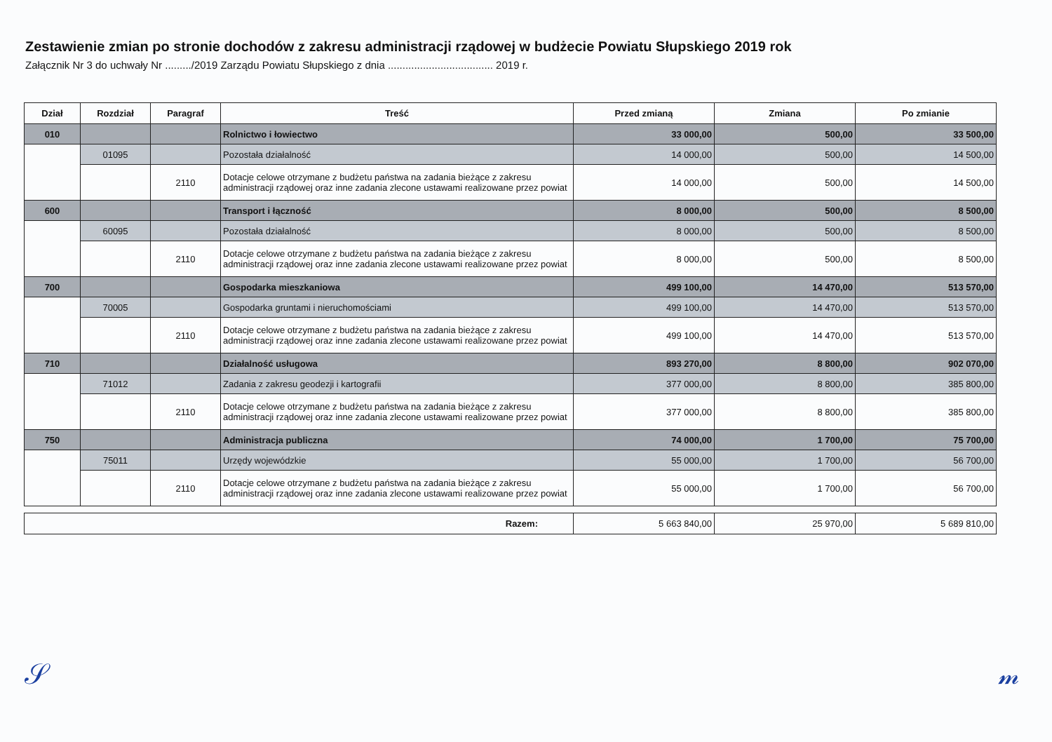Zestawienie zmian po stronie dochodów z zakresu administracji rządowej w budżecie Powiatu Słupskiego 2019 rok
Załącznik Nr 3 do uchwały Nr ........./2019 Zarządu Powiatu Słupskiego z dnia .................................... 2019 r.
| Dział | Rozdział | Paragraf | Treść | Przed zmianą | Zmiana | Po zmianie |
| --- | --- | --- | --- | --- | --- | --- |
| 010 | | | Rolnictwo i łowiectwo | 33 000,00 | 500,00 | 33 500,00 |
| | 01095 | | Pozostała działalność | 14 000,00 | 500,00 | 14 500,00 |
| | | 2110 | Dotacje celowe otrzymane z budżetu państwa na zadania bieżące z zakresu administracji rządowej oraz inne zadania zlecone ustawami realizowane przez powiat | 14 000,00 | 500,00 | 14 500,00 |
| 600 | | | Transport i łączność | 8 000,00 | 500,00 | 8 500,00 |
| | 60095 | | Pozostała działalność | 8 000,00 | 500,00 | 8 500,00 |
| | | 2110 | Dotacje celowe otrzymane z budżetu państwa na zadania bieżące z zakresu administracji rządowej oraz inne zadania zlecone ustawami realizowane przez powiat | 8 000,00 | 500,00 | 8 500,00 |
| 700 | | | Gospodarka mieszkaniowa | 499 100,00 | 14 470,00 | 513 570,00 |
| | 70005 | | Gospodarka gruntami i nieruchomościami | 499 100,00 | 14 470,00 | 513 570,00 |
| | | 2110 | Dotacje celowe otrzymane z budżetu państwa na zadania bieżące z zakresu administracji rządowej oraz inne zadania zlecone ustawami realizowane przez powiat | 499 100,00 | 14 470,00 | 513 570,00 |
| 710 | | | Działalność usługowa | 893 270,00 | 8 800,00 | 902 070,00 |
| | 71012 | | Zadania z zakresu geodezji i kartografii | 377 000,00 | 8 800,00 | 385 800,00 |
| | | 2110 | Dotacje celowe otrzymane z budżetu państwa na zadania bieżące z zakresu administracji rządowej oraz inne zadania zlecone ustawami realizowane przez powiat | 377 000,00 | 8 800,00 | 385 800,00 |
| 750 | | | Administracja publiczna | 74 000,00 | 1 700,00 | 75 700,00 |
| | 75011 | | Urzędy wojewódzkie | 55 000,00 | 1 700,00 | 56 700,00 |
| | | 2110 | Dotacje celowe otrzymane z budżetu państwa na zadania bieżące z zakresu administracji rządowej oraz inne zadania zlecone ustawami realizowane przez powiat | 55 000,00 | 1 700,00 | 56 700,00 |
| Razem: | 5 663 840,00 | 25 970,00 | 5 689 810,00 |
𝒮𝓂